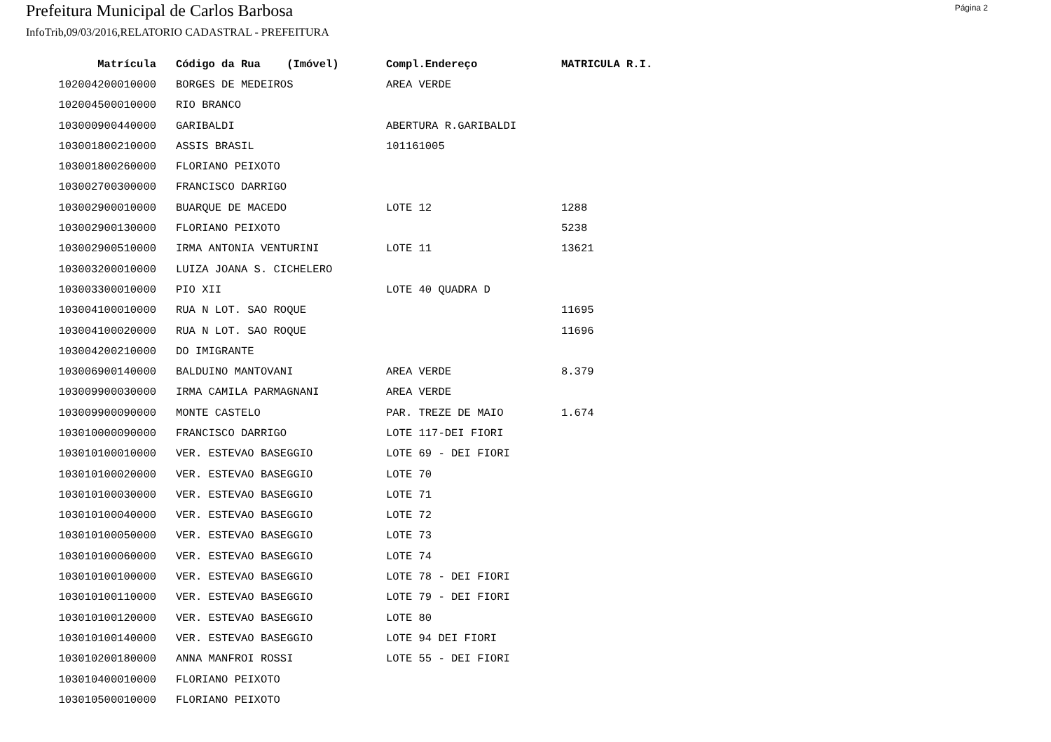Prefeitura Municipal de Carlos Barbosa
Página 2
InfoTrib,09/03/2016,RELATORIO CADASTRAL - PREFEITURA
| Matrícula | Código da Rua (Imóvel) | Compl.Endereço | MATRICULA R.I. |
| --- | --- | --- | --- |
| 102004200010000 | BORGES DE MEDEIROS | AREA VERDE | |
| 102004500010000 | RIO BRANCO | | |
| 103000900440000 | GARIBALDI | ABERTURA R.GARIBALDI | |
| 103001800210000 | ASSIS BRASIL | 101161005 | |
| 103001800260000 | FLORIANO PEIXOTO | | |
| 103002700300000 | FRANCISCO DARRIGO | | |
| 103002900010000 | BUARQUE DE MACEDO | LOTE 12 | 1288 |
| 103002900130000 | FLORIANO PEIXOTO | | 5238 |
| 103002900510000 | IRMA ANTONIA VENTURINI | LOTE 11 | 13621 |
| 103003200010000 | LUIZA JOANA S. CICHELERO | | |
| 103003300010000 | PIO XII | LOTE 40 QUADRA D | |
| 103004100010000 | RUA N LOT. SAO ROQUE | | 11695 |
| 103004100020000 | RUA N LOT. SAO ROQUE | | 11696 |
| 103004200210000 | DO IMIGRANTE | | |
| 103006900140000 | BALDUINO MANTOVANI | AREA VERDE | 8.379 |
| 103009900030000 | IRMA CAMILA PARMAGNANI | AREA VERDE | |
| 103009900090000 | MONTE CASTELO | PAR. TREZE DE MAIO | 1.674 |
| 103010000090000 | FRANCISCO DARRIGO | LOTE 117-DEI FIORI | |
| 103010100010000 | VER. ESTEVAO BASEGGIO | LOTE 69 - DEI FIORI | |
| 103010100020000 | VER. ESTEVAO BASEGGIO | LOTE 70 | |
| 103010100030000 | VER. ESTEVAO BASEGGIO | LOTE 71 | |
| 103010100040000 | VER. ESTEVAO BASEGGIO | LOTE 72 | |
| 103010100050000 | VER. ESTEVAO BASEGGIO | LOTE 73 | |
| 103010100060000 | VER. ESTEVAO BASEGGIO | LOTE 74 | |
| 103010100100000 | VER. ESTEVAO BASEGGIO | LOTE 78 - DEI FIORI | |
| 103010100110000 | VER. ESTEVAO BASEGGIO | LOTE 79 - DEI FIORI | |
| 103010100120000 | VER. ESTEVAO BASEGGIO | LOTE 80 | |
| 103010100140000 | VER. ESTEVAO BASEGGIO | LOTE 94 DEI FIORI | |
| 103010200180000 | ANNA MANFROI ROSSI | LOTE 55 - DEI FIORI | |
| 103010400010000 | FLORIANO PEIXOTO | | |
| 103010500010000 | FLORIANO PEIXOTO | | |